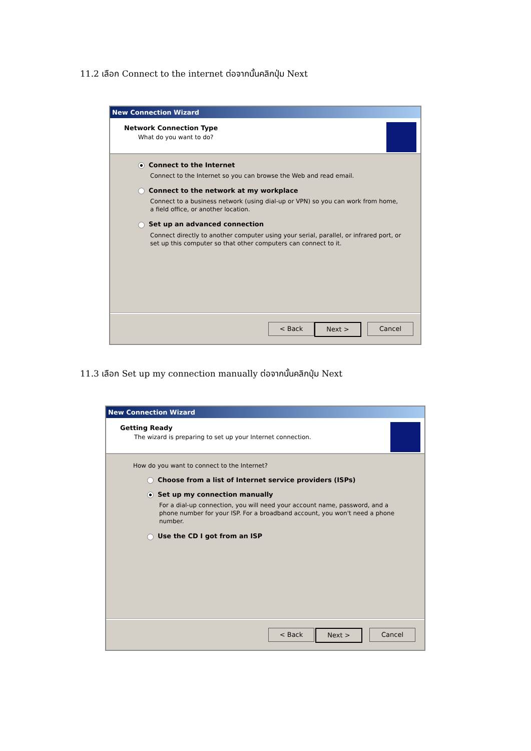11.2 เลือก Connect to the internet ต่อจากนั้นคลิกปุ่ม Next
New Connection Wizard
Network Connection Type
What do you want to do?
Connect to the Internet
Connect to the Internet so you can browse the Web and read email.
Connect to the network at my workplace
Connect to a business network (using dial-up or VPN) so you can work from home,
a field office, or another location.
Set up an advanced connection
Connect directly to another computer using your serial, parallel, or infrared port, or
set up this computer so that other computers can connect to it.
< Back Next > Cancel
11.3 เลือก Set up my connection manually ต่อจากนั้นคลิกปุ่ม Next
New Connection Wizard
Getting Ready
The wizard is preparing to set up your Internet connection.
How do you want to connect to the Internet?
Choose from a list of Internet service providers (ISPs)
Set up my connection manually
For a dial-up connection, you will need your account name, password, and a
phone number for your ISP. For a broadband account, you won't need a phone
number.
Use the CD I got from an ISP
< Back Next > Cancel